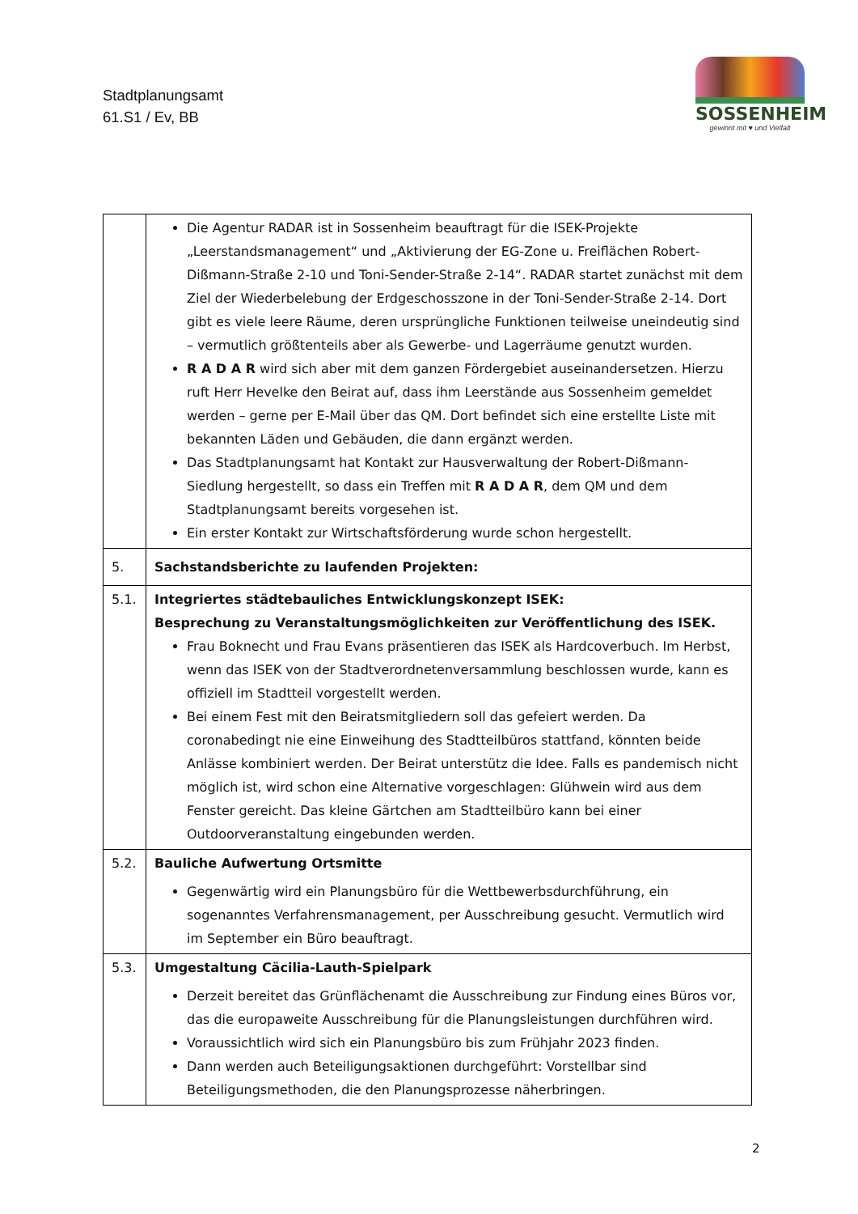Stadtplanungsamt
61.S1 / Ev, BB
SOSSENHEIM
gewinnt mit ♥ und Vielfalt
| | Die Agentur RADAR ist in Sossenheim beauftragt für die ISEK-Projekte „Leerstandsmanagement“ und „Aktivierung der EG-Zone u. Freiflächen Robert-Dißmann-Straße 2-10 und Toni-Sender-Straße 2-14“. RADAR startet zunächst mit dem Ziel der Wiederbelebung der Erdgeschosszone in der Toni-Sender-Straße 2-14. Dort gibt es viele leere Räume, deren ursprüngliche Funktionen teilweise uneindeutig sind – vermutlich größtenteils aber als Gewerbe- und Lagerräume genutzt wurden. R A D A R wird sich aber mit dem ganzen Fördergebiet auseinandersetzen. Hierzu ruft Herr Hevelke den Beirat auf, dass ihm Leerstände aus Sossenheim gemeldet werden – gerne per E-Mail über das QM. Dort befindet sich eine erstellte Liste mit bekannten Läden und Gebäuden, die dann ergänzt werden. Das Stadtplanungsamt hat Kontakt zur Hausverwaltung der Robert-Dißmann-Siedlung hergestellt, so dass ein Treffen mit R A D A R , dem QM und dem Stadtplanungsamt bereits vorgesehen ist. Ein erster Kontakt zur Wirtschaftsförderung wurde schon hergestellt. |
| 5. | Sachstandsberichte zu laufenden Projekten: |
| 5.1. | Integriertes städtebauliches Entwicklungskonzept ISEK: Besprechung zu Veranstaltungsmöglichkeiten zur Veröffentlichung des ISEK. Frau Boknecht und Frau Evans präsentieren das ISEK als Hardcoverbuch. Im Herbst, wenn das ISEK von der Stadtverordnetenversammlung beschlossen wurde, kann es offiziell im Stadtteil vorgestellt werden. Bei einem Fest mit den Beiratsmitgliedern soll das gefeiert werden. Da coronabedingt nie eine Einweihung des Stadtteilbüros stattfand, könnten beide Anlässe kombiniert werden. Der Beirat unterstütz die Idee. Falls es pandemisch nicht möglich ist, wird schon eine Alternative vorgeschlagen: Glühwein wird aus dem Fenster gereicht. Das kleine Gärtchen am Stadtteilbüro kann bei einer Outdoorveranstaltung eingebunden werden. |
| 5.2. | Bauliche Aufwertung Ortsmitte Gegenwärtig wird ein Planungsbüro für die Wettbewerbsdurchführung, ein sogenanntes Verfahrensmanagement, per Ausschreibung gesucht. Vermutlich wird im September ein Büro beauftragt. |
| 5.3. | Umgestaltung Cäcilia-Lauth-Spielpark Derzeit bereitet das Grünflächenamt die Ausschreibung zur Findung eines Büros vor, das die europaweite Ausschreibung für die Planungsleistungen durchführen wird. Voraussichtlich wird sich ein Planungsbüro bis zum Frühjahr 2023 finden. Dann werden auch Beteiligungsaktionen durchgeführt: Vorstellbar sind Beteiligungsmethoden, die den Planungsprozesse näherbringen. |
2